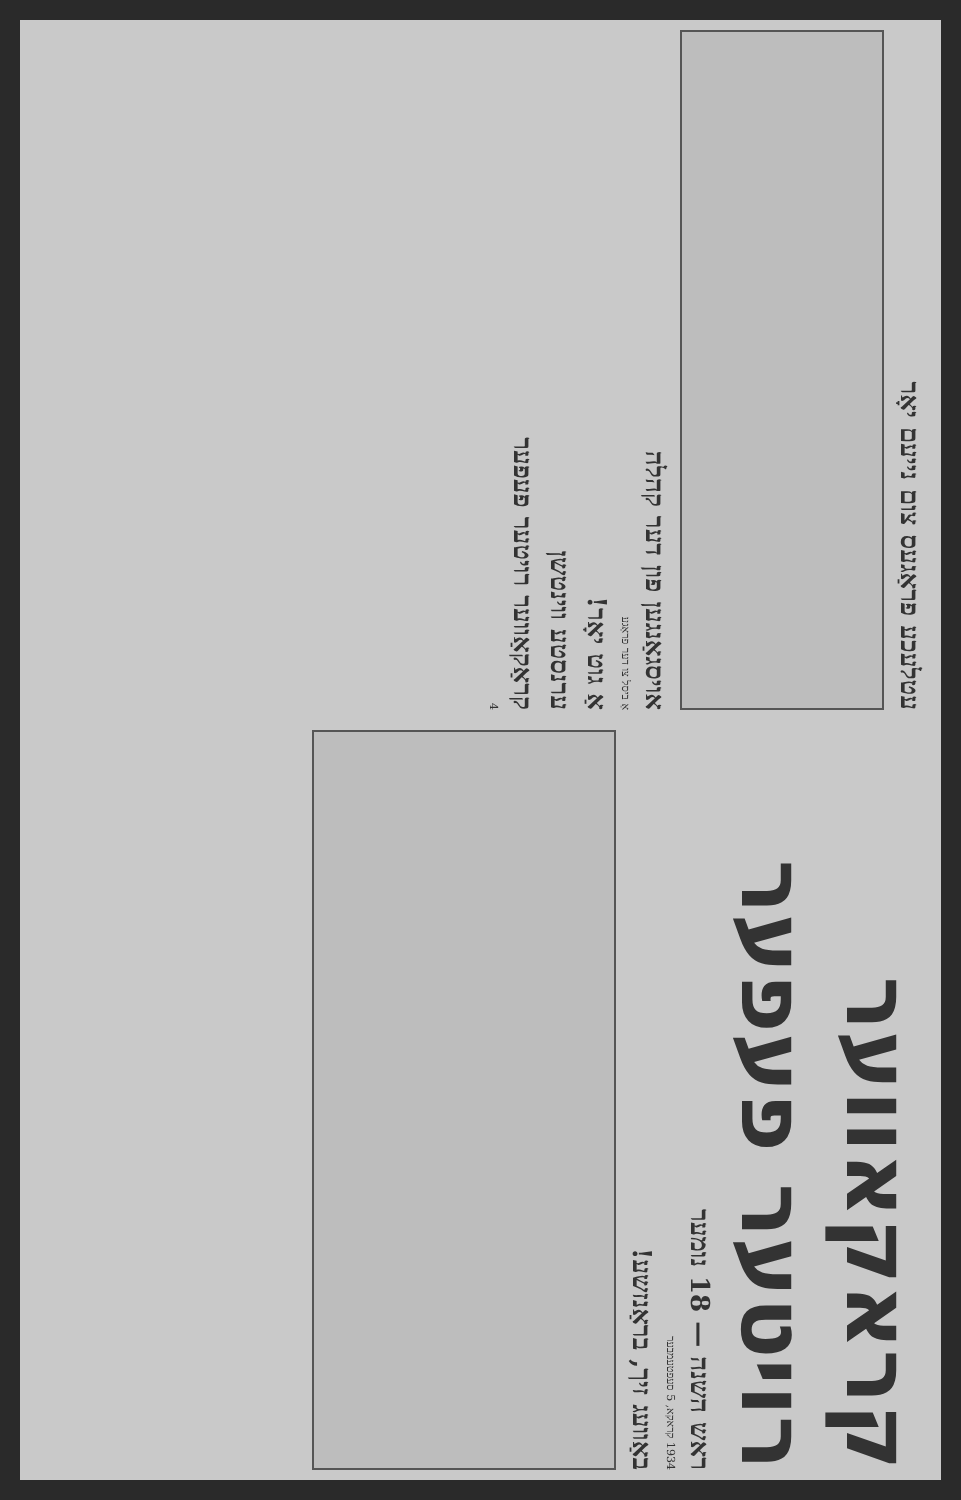קראקאווער רויטער פעפער
ראש השנה — 18 נומער
1934 קראקא, 5 סעפטעמבער
באַוועג זיך, בראַנזשע!
עטלעכע פראַגעס צום נייעם יאָר
אויסגאַנגען פון דער קהלה
אַ ביסל צו דער פראַגע
אַ גוט יאָר!
ערנסטע ווינטשן
קראַקאַווער רויטער פעפער
4